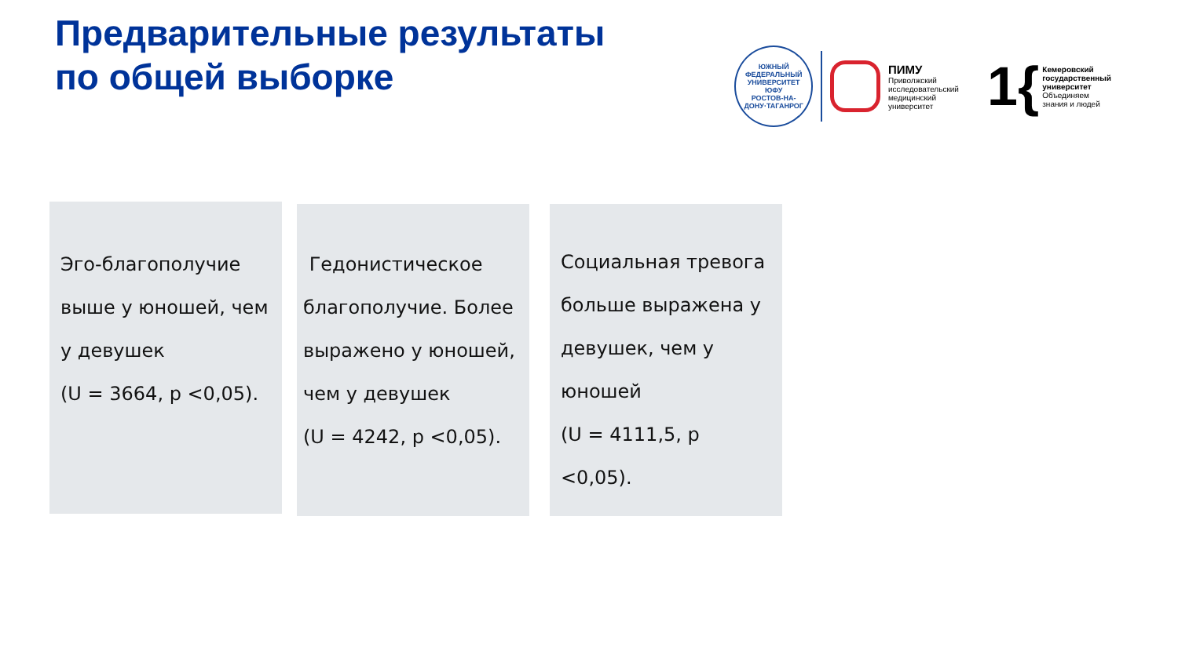Предварительные результаты
по общей выборке
ЮЖНЫЙ ФЕДЕРАЛЬНЫЙ УНИВЕРСИТЕТ
ЮФУ
РОСТОВ-НА-ДОНУ·ТАГАНРОГ
ПИМУ
Приволжский
исследовательский
медицинский университет
1{
Кемеровский
государственный
университет
Объединяем
знания и людей
Эго-благополучие выше у юношей, чем у девушек
(U = 3664, p <0,05).
Гедонистическое благополучие. Более выражено у юношей, чем у девушек
(U = 4242, p <0,05).
Социальная тревога больше выражена у девушек, чем у юношей
(U = 4111,5, p <0,05).